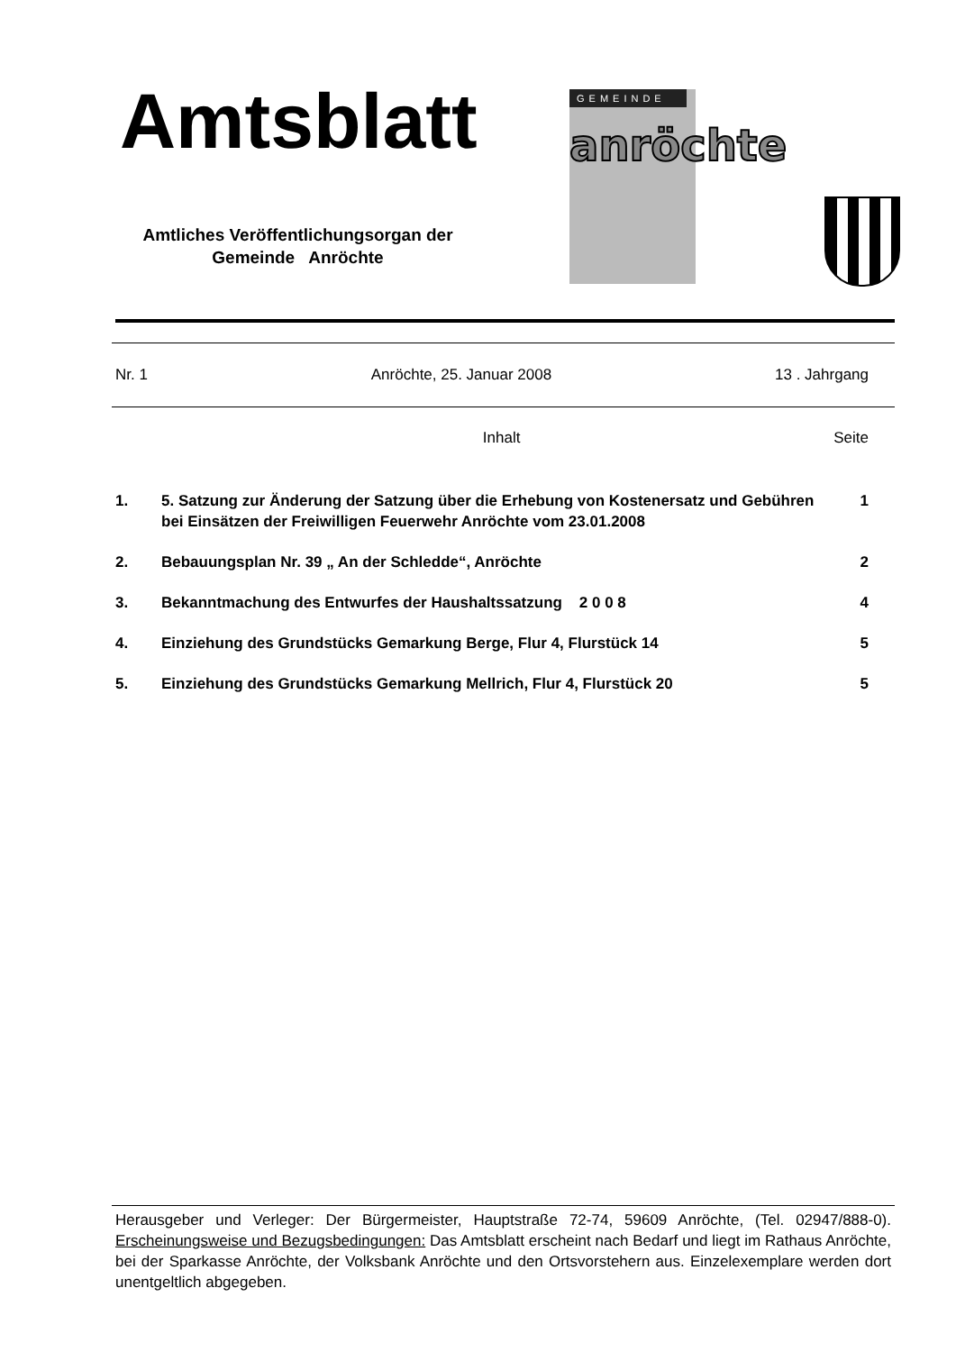Amtsblatt
Amtliches Veröffentlichungsorgan der
Gemeinde Anröchte
GEMEINDE
anröchte
Nr. 1 Anröchte, 25. Januar 2008 13 . Jahrgang
Inhalt Seite
1. 5. Satzung zur Änderung der Satzung über die Erhebung von Kostenersatz und Gebühren bei Einsätzen der Freiwilligen Feuerwehr Anröchte vom 23.01.2008 1
2. Bebauungsplan Nr. 39 „ An der Schledde“, Anröchte 2
3. Bekanntmachung des Entwurfes der Haushaltssatzung 2 0 0 8 4
4. Einziehung des Grundstücks Gemarkung Berge, Flur 4, Flurstück 14 5
5. Einziehung des Grundstücks Gemarkung Mellrich, Flur 4, Flurstück 20 5
Herausgeber und Verleger: Der Bürgermeister, Hauptstraße 72-74, 59609 Anröchte, (Tel. 02947/888-0). Erscheinungsweise und Bezugsbedingungen: Das Amtsblatt erscheint nach Bedarf und liegt im Rathaus Anröchte, bei der Sparkasse Anröchte, der Volksbank Anröchte und den Ortsvorstehern aus. Einzelexemplare werden dort unentgeltlich abgegeben.